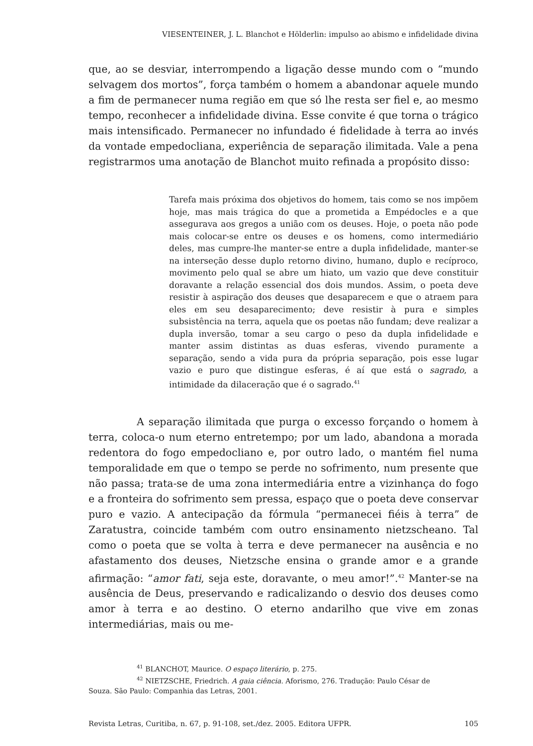VIESENTEINER, J. L. Blanchot e Hölderlin: impulso ao abismo e infidelidade divina
que, ao se desviar, interrompendo a ligação desse mundo com o “mundo selvagem dos mortos”, força também o homem a abandonar aquele mundo a fim de permanecer numa região em que só lhe resta ser fiel e, ao mesmo tempo, reconhecer a infidelidade divina. Esse convite é que torna o trágico mais intensificado. Permanecer no infundado é fidelidade à terra ao invés da vontade empedocliana, experiência de separação ilimitada. Vale a pena registrarmos uma anotação de Blanchot muito refinada a propósito disso:
Tarefa mais próxima dos objetivos do homem, tais como se nos impõem hoje, mas mais trágica do que a prometida a Empédocles e a que assegurava aos gregos a união com os deuses. Hoje, o poeta não pode mais colocar-se entre os deuses e os homens, como intermediário deles, mas cumpre-lhe manter-se entre a dupla infidelidade, manter-se na interseção desse duplo retorno divino, humano, duplo e recíproco, movimento pelo qual se abre um hiato, um vazio que deve constituir doravante a relação essencial dos dois mundos. Assim, o poeta deve resistir à aspiração dos deuses que desaparecem e que o atraem para eles em seu desaparecimento; deve resistir à pura e simples subsistência na terra, aquela que os poetas não fundam; deve realizar a dupla inversão, tomar a seu cargo o peso da dupla infidelidade e manter assim distintas as duas esferas, vivendo puramente a separação, sendo a vida pura da própria separação, pois esse lugar vazio e puro que distingue esferas, é aí que está o sagrado, a intimidade da dilaceração que é o sagrado.<sup>41</sup>
A separação ilimitada que purga o excesso forçando o homem à terra, coloca-o num eterno entretempo; por um lado, abandona a morada redentora do fogo empedocliano e, por outro lado, o mantém fiel numa temporalidade em que o tempo se perde no sofrimento, num presente que não passa; trata-se de uma zona intermediária entre a vizinhança do fogo e a fronteira do sofrimento sem pressa, espaço que o poeta deve conservar puro e vazio. A antecipação da fórmula “permanecei fiéis à terra” de Zaratustra, coincide também com outro ensinamento nietzscheano. Tal como o poeta que se volta à terra e deve permanecer na ausência e no afastamento dos deuses, Nietzsche ensina o grande amor e a grande afirmação: “amor fati, seja este, doravante, o meu amor!”.<sup>42</sup> Manter-se na ausência de Deus, preservando e radicalizando o desvio dos deuses como amor à terra e ao destino. O eterno andarilho que vive em zonas intermediárias, mais ou me-
<sup>41</sup> BLANCHOT, Maurice. O espaço literário, p. 275.
<sup>42</sup> NIETZSCHE, Friedrich. A gaia ciência. Aforismo, 276. Tradução: Paulo César de
Souza. São Paulo: Companhia das Letras, 2001.
Revista Letras, Curitiba, n. 67, p. 91-108, set./dez. 2005. Editora UFPR. 105